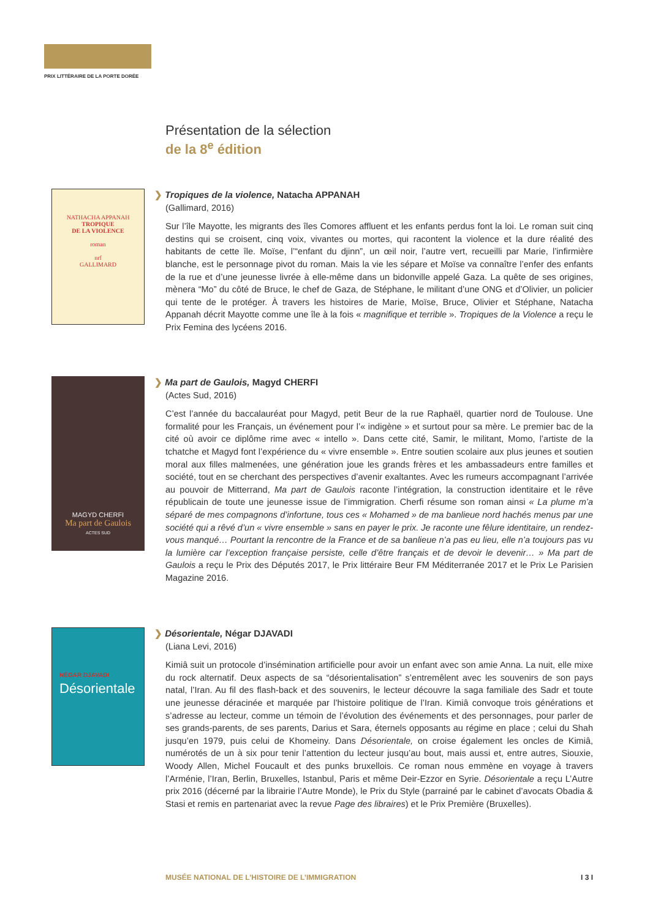PRIX LITTÉRAIRE DE LA PORTE DORÉE
Présentation de la sélection
de la 8<sup>e</sup> édition
NATHACHA APPANAH
TROPIQUE
DE LA VIOLENCE
roman
nrf
GALLIMARD
❯ Tropiques de la violence, Natacha APPANAH
(Gallimard, 2016)
Sur l’île Mayotte, les migrants des îles Comores affluent et les enfants perdus font la loi. Le roman suit cinq destins qui se croisent, cinq voix, vivantes ou mortes, qui racontent la violence et la dure réalité des habitants de cette île. Moïse, l’“enfant du djinn”, un œil noir, l’autre vert, recueilli par Marie, l’infirmière blanche, est le personnage pivot du roman. Mais la vie les sépare et Moïse va connaître l’enfer des enfants de la rue et d’une jeunesse livrée à elle-même dans un bidonville appelé Gaza. La quête de ses origines, mènera “Mo” du côté de Bruce, le chef de Gaza, de Stéphane, le militant d’une ONG et d’Olivier, un policier qui tente de le protéger. À travers les histoires de Marie, Moïse, Bruce, Olivier et Stéphane, Natacha Appanah décrit Mayotte comme une île à la fois « magnifique et terrible ». Tropiques de la Violence a reçu le Prix Femina des lycéens 2016.
MAGYD CHERFI
Ma part de Gaulois
ACTES SUD
❯ Ma part de Gaulois, Magyd CHERFI
(Actes Sud, 2016)
C’est l’année du baccalauréat pour Magyd, petit Beur de la rue Raphaël, quartier nord de Toulouse. Une formalité pour les Français, un événement pour l’« indigène » et surtout pour sa mère. Le premier bac de la cité où avoir ce diplôme rime avec « intello ». Dans cette cité, Samir, le militant, Momo, l’artiste de la tchatche et Magyd font l’expérience du « vivre ensemble ». Entre soutien scolaire aux plus jeunes et soutien moral aux filles malmenées, une génération joue les grands frères et les ambassadeurs entre familles et société, tout en se cherchant des perspectives d’avenir exaltantes. Avec les rumeurs accompagnant l’arrivée au pouvoir de Mitterrand, Ma part de Gaulois raconte l’intégration, la construction identitaire et le rêve républicain de toute une jeunesse issue de l’immigration. Cherfi résume son roman ainsi « La plume m’a séparé de mes compagnons d’infortune, tous ces « Mohamed » de ma banlieue nord hachés menus par une société qui a rêvé d’un « vivre ensemble » sans en payer le prix. Je raconte une fêlure identitaire, un rendez-vous manqué… Pourtant la rencontre de la France et de sa banlieue n’a pas eu lieu, elle n’a toujours pas vu la lumière car l’exception française persiste, celle d’être français et de devoir le devenir… » Ma part de Gaulois a reçu le Prix des Députés 2017, le Prix littéraire Beur FM Méditerranée 2017 et le Prix Le Parisien Magazine 2016.
NÉGAR DJAVADI
Désorientale
❯ Désorientale, Négar DJAVADI
(Liana Levi, 2016)
Kimiâ suit un protocole d’insémination artificielle pour avoir un enfant avec son amie Anna. La nuit, elle mixe du rock alternatif. Deux aspects de sa “désorientalisation” s’entremêlent avec les souvenirs de son pays natal, l’Iran. Au fil des flash-back et des souvenirs, le lecteur découvre la saga familiale des Sadr et toute une jeunesse déracinée et marquée par l’histoire politique de l’Iran. Kimiâ convoque trois générations et s’adresse au lecteur, comme un témoin de l’évolution des événements et des personnages, pour parler de ses grands-parents, de ses parents, Darius et Sara, éternels opposants au régime en place ; celui du Shah jusqu’en 1979, puis celui de Khomeiny. Dans Désorientale, on croise également les oncles de Kimiâ, numérotés de un à six pour tenir l’attention du lecteur jusqu’au bout, mais aussi et, entre autres, Siouxie, Woody Allen, Michel Foucault et des punks bruxellois. Ce roman nous emmène en voyage à travers l’Arménie, l’Iran, Berlin, Bruxelles, Istanbul, Paris et même Deir-Ezzor en Syrie. Désorientale a reçu L’Autre prix 2016 (décerné par la librairie l’Autre Monde), le Prix du Style (parrainé par le cabinet d’avocats Obadia & Stasi et remis en partenariat avec la revue Page des libraires) et le Prix Première (Bruxelles).
MUSÉE NATIONAL DE L’HISTOIRE DE L’IMMIGRATION I 3 I